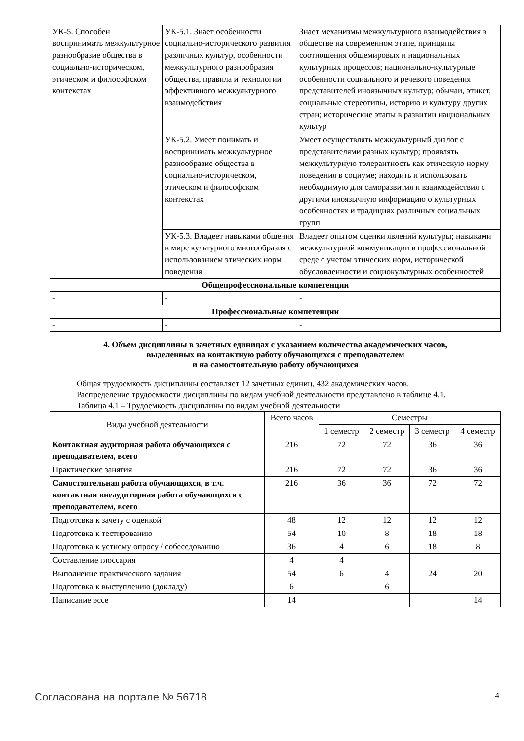| УК-5. Способен воспринимать межкультурное разнообразие общества в социально-историческом, этическом и философском контекстах | УК-5.1. Знает особенности социально-исторического развития различных культур, особенности межкультурного разнообразия общества, правила и технологии эффективного межкультурного взаимодействия | Знает механизмы межкультурного взаимодействия в обществе на современном этапе, принципы соотношения общемировых и национальных культурных процессов; национально-культурные особенности социального и речевого поведения представителей иноязычных культур; обычаи, этикет, социальные стереотипы, историю и культуру других стран; исторические этапы в развитии национальных культур |
| | УК-5.2. Умеет понимать и воспринимать межкультурное разнообразие общества в социально-историческом, этическом и философском контекстах | Умеет осуществлять межкультурный диалог с представителями разных культур; проявлять межкультурную толерантность как этическую норму поведения в социуме; находить и использовать необходимую для саморазвития и взаимодействия с другими иноязычную информацию о культурных особенностях и традициях различных социальных групп |
| | УК-5.3. Владеет навыками общения в мире культурного многообразия с использованием этических норм поведения | Владеет опытом оценки явлений культуры; навыками межкультурной коммуникации в профессиональной среде с учетом этических норм, исторической обусловленности и социокультурных особенностей |
| Общепрофессиональные компетенции | | |
| - | - | - |
| Профессиональные компетенции | | |
| - | - | - |
4. Объем дисциплины в зачетных единицах с указанием количества академических часов,
выделенных на контактную работу обучающихся с преподавателем
и на самостоятельную работу обучающихся
Общая трудоемкость дисциплины составляет 12 зачетных единиц, 432 академических часов.
Распределение трудоемкости дисциплины по видам учебной деятельности представлено в таблице 4.1.
Таблица 4.1 – Трудоемкость дисциплины по видам учебной деятельности
| Виды учебной деятельности | Всего часов | Семестры | | | |
| --- | --- | --- | --- | --- | --- |
| | | 1 семестр | 2 семестр | 3 семестр | 4 семестр |
| Контактная аудиторная работа обучающихся с преподавателем, всего | 216 | 72 | 72 | 36 | 36 |
| Практические занятия | 216 | 72 | 72 | 36 | 36 |
| Самостоятельная работа обучающихся, в т.ч. контактная внеаудиторная работа обучающихся с преподавателем, всего | 216 | 36 | 36 | 72 | 72 |
| Подготовка к зачету с оценкой | 48 | 12 | 12 | 12 | 12 |
| Подготовка к тестированию | 54 | 10 | 8 | 18 | 18 |
| Подготовка к устному опросу / собеседованию | 36 | 4 | 6 | 18 | 8 |
| Составление глоссария | 4 | 4 | | | |
| Выполнение практического задания | 54 | 6 | 4 | 24 | 20 |
| Подготовка к выступлению (докладу) | 6 | | 6 | | |
| Написание эссе | 14 | | | | 14 |
Согласована на портале № 56718 4